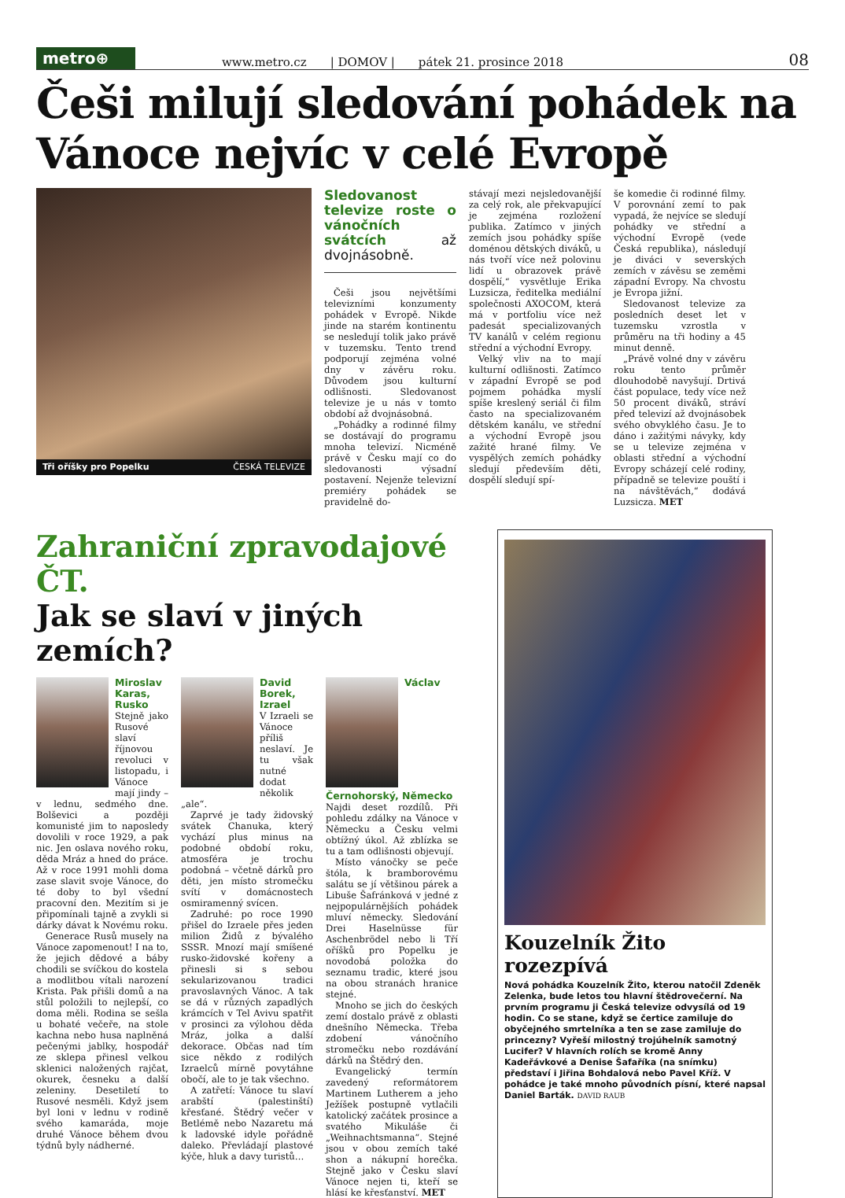metro⊕
www.metro.cz | DOMOV | pátek 21. prosince 2018 08
Češi milují sledování pohádek na Vánoce nejvíc v celé Evropě
Tři oříšky pro Popelku ČESKÁ TELEVIZE
Sledovanost televize roste o vánočních svátcích až dvojnásobně.
Češi jsou největšími televizními konzumenty pohádek v Evropě. Nikde jinde na starém kontinentu se nesledují tolik jako právě v tuzemsku. Tento trend podporují zejména volné dny v závěru roku. Důvodem jsou kulturní odlišnosti. Sledovanost televize je u nás v tomto období až dvojnásobná.
„Pohádky a rodinné filmy se dostávají do programu mnoha televizí. Nicméně právě v Česku mají co do sledovanosti výsadní postavení. Nejenže televizní premiéry pohádek se pravidelně do-
stávají mezi nejsledovanější za celý rok, ale překvapující je zejména rozložení publika. Zatímco v jiných zemích jsou pohádky spíše doménou dětských diváků, u nás tvoří více než polovinu lidí u obrazovek právě dospělí,“ vysvětluje Erika Luzsicza, ředitelka mediální společnosti AXOCOM, která má v portfoliu více než padesát specializovaných TV kanálů v celém regionu střední a východní Evropy.
Velký vliv na to mají kulturní odlišnosti. Zatímco v západní Evropě se pod pojmem pohádka myslí spíše kreslený seriál či film často na specializovaném dětském kanálu, ve střední a východní Evropě jsou zažité hrané filmy. Ve vyspělých zemích pohádky sledují především děti, dospělí sledují spí-
še komedie či rodinné filmy. V porovnání zemí to pak vypadá, že nejvíce se sledují pohádky ve střední a východní Evropě (vede Česká republika), následují je diváci v severských zemích v závěsu se zeměmi západní Evropy. Na chvostu je Evropa jižní.
Sledovanost televize za posledních deset let v tuzemsku vzrostla v průměru na tři hodiny a 45 minut denně.
„Právě volné dny v závěru roku tento průměr dlouhodobě navyšují. Drtivá část populace, tedy více než 50 procent diváků, stráví před televizí až dvojnásobek svého obvyklého času. Je to dáno i zažitými návyky, kdy se u televize zejména v oblasti střední a východní Evropy scházejí celé rodiny, případně se televize pouští i na návštěvách,“ dodává Luzsicza. MET
Zahraniční zpravodajové ČT.
Jak se slaví v jiných zemích?
Miroslav Karas, Rusko
Stejně jako Rusové slaví říjnovou revoluci v listopadu, i Vánoce mají jindy – v lednu, sedmého dne. Bolševici a později komunisté jim to naposledy dovolili v roce 1929, a pak nic. Jen oslava nového roku, děda Mráz a hned do práce. Až v roce 1991 mohli doma zase slavit svoje Vánoce, do té doby to byl všední pracovní den. Mezitím si je připomínali tajně a zvykli si dárky dávat k Novému roku.
Generace Rusů musely na Vánoce zapomenout! I na to, že jejich dědové a báby chodili se svíčkou do kostela a modlitbou vítali narození Krista. Pak přišli domů a na stůl položili to nejlepší, co doma měli. Rodina se sešla u bohaté večeře, na stole kachna nebo husa naplněná pečenými jablky, hospodář ze sklepa přinesl velkou sklenici naložených rajčat, okurek, česneku a další zeleniny. Desetiletí to Rusové nesměli. Když jsem byl loni v lednu v rodině svého kamaráda, moje druhé Vánoce během dvou týdnů byly nádherné.
David Borek, Izrael
V Izraeli se Vánoce příliš neslaví. Je tu však nutné dodat několik „ale“.
Zaprvé je tady židovský svátek Chanuka, který vychází plus minus na podobné období roku, atmosféra je trochu podobná – včetně dárků pro děti, jen místo stromečku svítí v domácnostech osmiramenný svícen.
Zadruhé: po roce 1990 přišel do Izraele přes jeden milion Židů z bývalého SSSR. Mnozí mají smíšené rusko-židovské kořeny a přinesli si s sebou sekularizovanou tradici pravoslavných Vánoc. A tak se dá v různých zapadlých krámcích v Tel Avivu spatřit v prosinci za výlohou děda Mráz, jolka a další dekorace. Občas nad tím sice někdo z rodilých Izraelců mírně povytáhne obočí, ale to je tak všechno.
A zatřetí: Vánoce tu slaví arabští (palestinští) křesťané. Štědrý večer v Betlémě nebo Nazaretu má k ladovské idyle pořádně daleko. Převládají plastové kýče, hluk a davy turistů…
Václav Černohorský, Německo
Najdi deset rozdílů. Při pohledu zdálky na Vánoce v Německu a Česku velmi obtížný úkol. Až zblízka se tu a tam odlišnosti objevují.
Místo vánočky se peče štóla, k bramborovému salátu se jí většinou párek a Libuše Šafránková v jedné z nejpopulárnějších pohádek mluví německy. Sledování Drei Haselnüsse für Aschenbrödel nebo li Tří oříšků pro Popelku je novodobá položka do seznamu tradic, které jsou na obou stranách hranice stejné.
Mnoho se jich do českých zemí dostalo právě z oblasti dnešního Německa. Třeba zdobení vánočního stromečku nebo rozdávání dárků na Štědrý den.
Evangelický termín zavedený reformátorem Martinem Lutherem a jeho Ježíšek postupně vytlačili katolický začátek prosince a svatého Mikuláše či „Weihnachtsmanna“. Stejné jsou v obou zemích také shon a nákupní horečka. Stejně jako v Česku slaví Vánoce nejen ti, kteří se hlásí ke křesťanství. MET
Kouzelník Žito rozezpívá
Nová pohádka Kouzelník Žito, kterou natočil Zdeněk Zelenka, bude letos tou hlavní štědrovečerní. Na prvním programu ji Česká televize odvysílá od 19 hodin. Co se stane, když se čertice zamiluje do obyčejného smrtelníka a ten se zase zamiluje do princezny? Vyřeší milostný trojúhelník samotný Lucifer? V hlavních rolích se kromě Anny Kadeřávkové a Denise Šafaříka (na snímku) představí i Jiřina Bohdalová nebo Pavel Kříž. V pohádce je také mnoho původních písní, které napsal Daniel Barták. DAVID RAUB